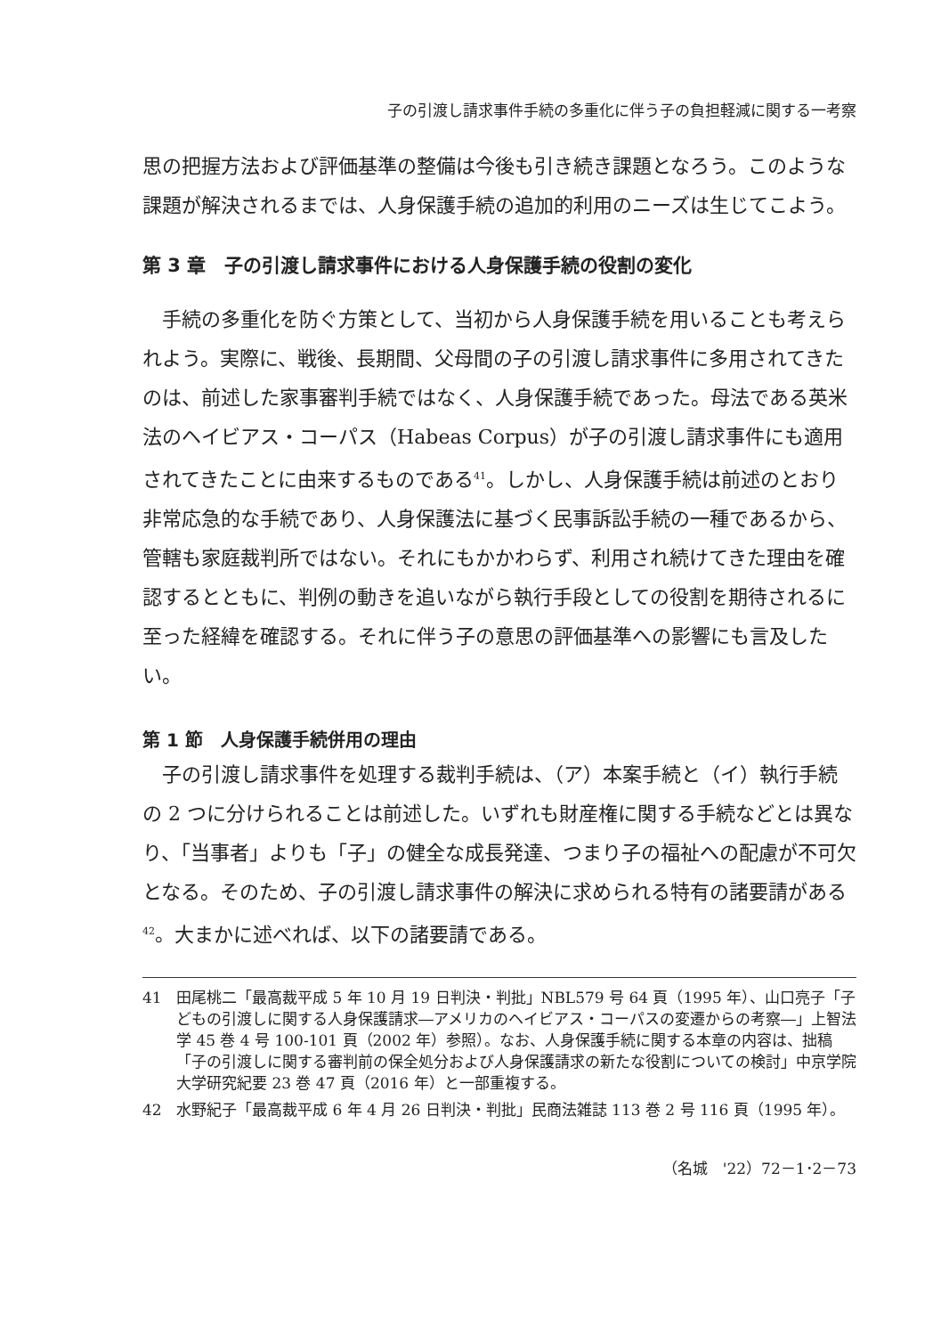子の引渡し請求事件手続の多重化に伴う子の負担軽減に関する一考察
思の把握方法および評価基準の整備は今後も引き続き課題となろう。このような課題が解決されるまでは、人身保護手続の追加的利用のニーズは生じてこよう。
第 3 章　子の引渡し請求事件における人身保護手続の役割の変化
手続の多重化を防ぐ方策として、当初から人身保護手続を用いることも考えられよう。実際に、戦後、長期間、父母間の子の引渡し請求事件に多用されてきたのは、前述した家事審判手続ではなく、人身保護手続であった。母法である英米法のヘイビアス・コーパス（Habeas Corpus）が子の引渡し請求事件にも適用されてきたことに由来するものである<sup>41</sup>。しかし、人身保護手続は前述のとおり非常応急的な手続であり、人身保護法に基づく民事訴訟手続の一種であるから、管轄も家庭裁判所ではない。それにもかかわらず、利用され続けてきた理由を確認するとともに、判例の動きを追いながら執行手段としての役割を期待されるに至った経緯を確認する。それに伴う子の意思の評価基準への影響にも言及したい。
第 1 節　人身保護手続併用の理由
子の引渡し請求事件を処理する裁判手続は、（ア）本案手続と（イ）執行手続の 2 つに分けられることは前述した。いずれも財産権に関する手続などとは異なり、「当事者」よりも「子」の健全な成長発達、つまり子の福祉への配慮が不可欠となる。そのため、子の引渡し請求事件の解決に求められる特有の諸要請がある<sup>42</sup>。大まかに述べれば、以下の諸要請である。
41 田尾桃二「最高裁平成 5 年 10 月 19 日判決・判批」NBL579 号 64 頁（1995 年）、山口亮子「子どもの引渡しに関する人身保護請求―アメリカのヘイビアス・コーパスの変遷からの考察―」上智法学 45 巻 4 号 100-101 頁（2002 年）参照）。なお、人身保護手続に関する本章の内容は、拙稿「子の引渡しに関する審判前の保全処分および人身保護請求の新たな役割についての検討」中京学院大学研究紀要 23 巻 47 頁（2016 年）と一部重複する。
42 水野紀子「最高裁平成 6 年 4 月 26 日判決・判批」民商法雑誌 113 巻 2 号 116 頁（1995 年）。
（名城　'22）72－1･2－73